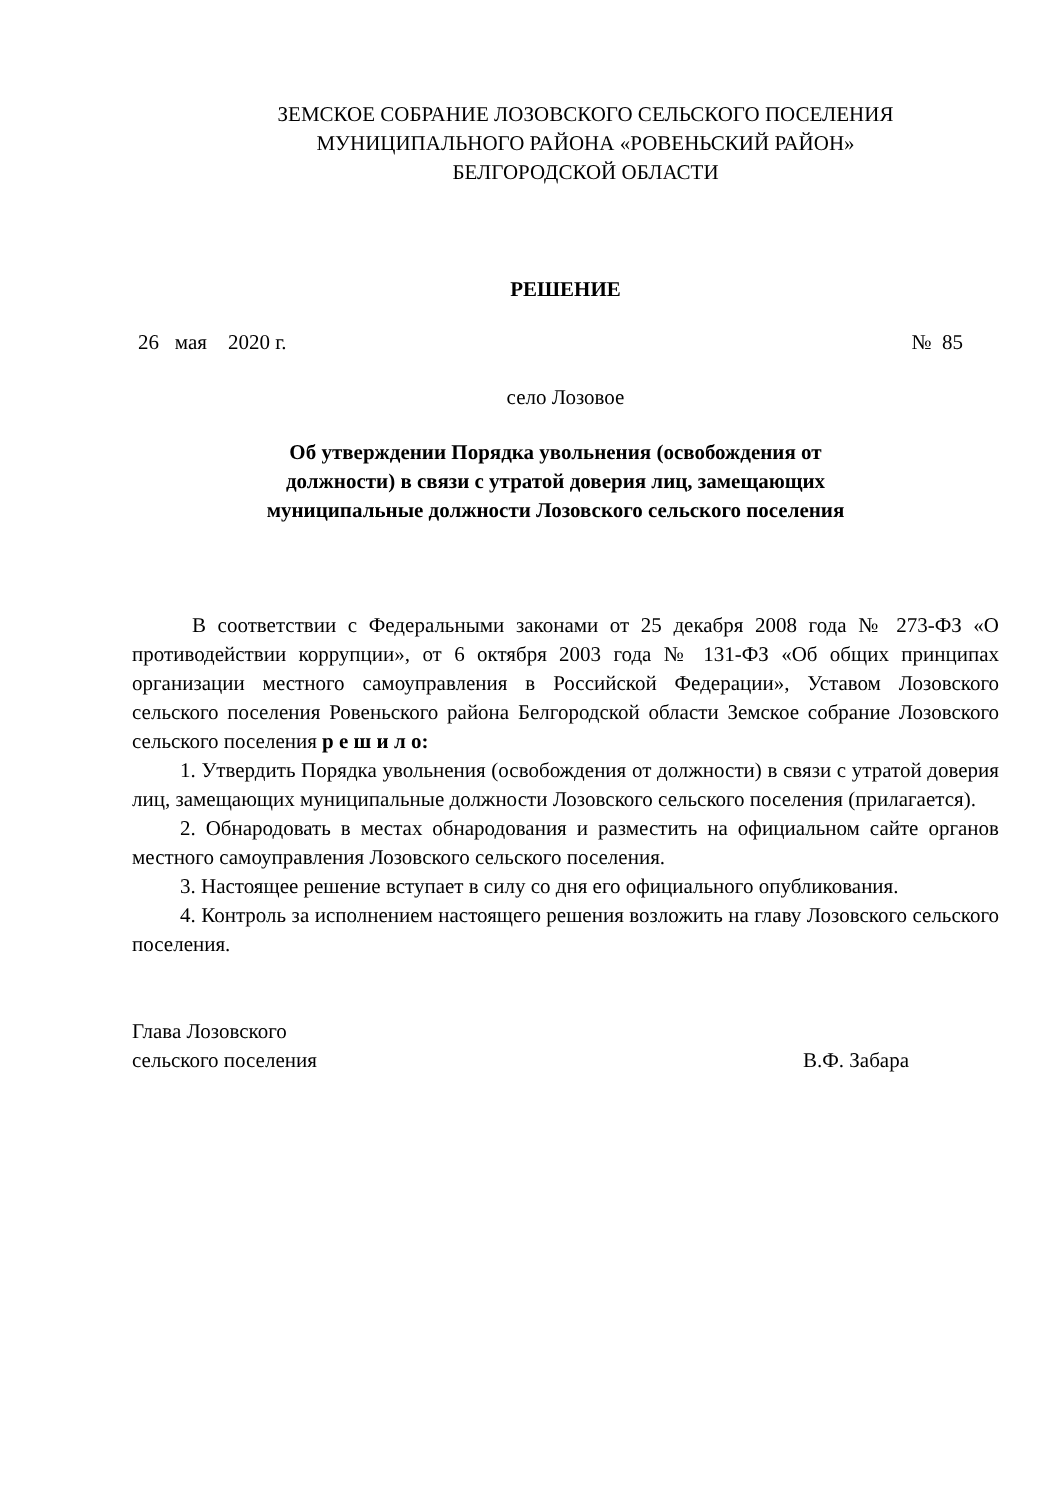ЗЕМСКОЕ СОБРАНИЕ ЛОЗОВСКОГО СЕЛЬСКОГО ПОСЕЛЕНИЯ
МУНИЦИПАЛЬНОГО РАЙОНА «РОВЕНЬСКИЙ РАЙОН»
БЕЛГОРОДСКОЙ ОБЛАСТИ
РЕШЕНИЕ
26 мая 2020 г. № 85
село Лозовое
Об утверждении Порядка увольнения (освобождения от
должности) в связи с утратой доверия лиц, замещающих
муниципальные должности Лозовского сельского поселения
В соответствии с Федеральными законами от 25 декабря 2008 года № 273-ФЗ «О противодействии коррупции», от 6 октября 2003 года № 131-ФЗ «Об общих принципах организации местного самоуправления в Российской Федерации», Уставом Лозовского сельского поселения Ровеньского района Белгородской области Земское собрание Лозовского сельского поселения р е ш и л о:
1. Утвердить Порядка увольнения (освобождения от должности) в связи с утратой доверия лиц, замещающих муниципальные должности Лозовского сельского поселения (прилагается).
2. Обнародовать в местах обнародования и разместить на официальном сайте органов местного самоуправления Лозовского сельского поселения.
3. Настоящее решение вступает в силу со дня его официального опубликования.
4. Контроль за исполнением настоящего решения возложить на главу Лозовского сельского поселения.
Глава Лозовского
сельского поселения В.Ф. Забара